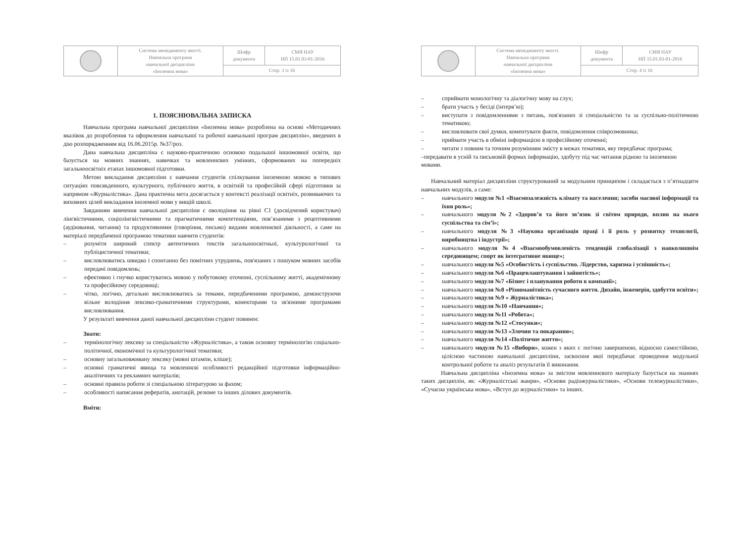| | Система менеджменту якості. Навчальна програма навчальної дисципліни «Іноземна мова» | Шифр документа | СМЯ НАУ НП 15.01.03-01-2016 |
| | | Стор. 3 із 16 | |
1. ПОЯСНЮВАЛЬНА ЗАПИСКА
Навчальна програма навчальної дисципліни «Іноземна мова» розроблена на основі «Методичних вказівок до розроблення та оформлення навчальної та робочої навчальної програм дисциплін», введених в дію розпорядженням від 16.06.2015р. №37/роз.
Дана навчальна дисципліна є науково-практичною основою подальшої іншомовної освіти, що базується на мовних знаннях, навичках та мовленнєвих уміннях, сформованих на попередніх загальноосвітніх етапах іншомовної підготовки.
Метою викладання дисципліни є навчання студентів спілкування іноземною мовою в типових ситуаціях повсякденного, культурного, публічного життя, в освітній та професійній сфері підготовки за напрямом «Журналістика». Дана практична мета досягається у контексті реалізації освітніх, розвиваючих та виховних цілей викладання іноземної мови у вищій школі.
Завданням вивчення навчальної дисципліни є оволодіння на рівні С1 (досвідчений користувач) лінгвістичними, соціолінгвістичними та прагматичними компетенціями, пов’язаними з рецептивними (аудіювання, читання) та продуктивними (говоріння, письмо) видами мовленнєвої діяльності, а саме на матеріалі передбаченої програмою тематики навчити студентів:
– розуміти широкий спектр автентичних текстів загальноосвітньої, культурологічної та публіцистичної тематики;
– висловлюватись швидко і спонтанно без помітних утруднень, пов'язаних з пошуком мовних засобів передачі повідомлень;
– ефективно і гнучко користуватись мовою у побутовому оточенні, суспільному житті, академічному та професійному середовищі;
– чітко, логічно, детально висловлюватись за темами, передбаченими програмою, демонструючи вільне володіння лексико-граматичними структурами, конекторами та зв'язними програмами висловлювання.
У результаті вивчення даної навчальної дисципліни студент повинен:
Знати:
– термінологічну лексику за спеціальністю «Журналістика», а також основну термінологію соціально-політичної, економічної та культурологічної тематики;
– основну загальновживану лексику (мовні штампи, кліше);
– основні граматичні явища та мовленнєві особливості редакційної підготовки інформаційно-аналітичних та рекламних матеріалів;
– основні правила роботи зі спеціальною літературою за фахом;
– особливості написання рефератів, анотацій, резюме та інших ділових документів.
Вміти:
| | Система менеджменту якості. Навчальна програма навчальної дисципліни «Іноземна мова» | Шифр документа | СМЯ НАУ НП 15.01.03-01-2016 |
| | | Стор. 4 із 16 | |
– сприймати монологічну та діалогічну мову на слух;
– брати участь у бесіді (інтерв’ю);
– виступати з повідомленнями з питань, пов'язаних зі спеціальністю та за суспільно-політичною тематикою;
– висловлювати свої думки, коментувати факти, повідомлення співрозмовника;
– приймати участь в обміні інформацією в професійному оточенні;
– читати з повним та точним розумінням змісту в межах тематики, яку передбачає програма;
–передавати в усній та письмовій формах інформацію, здобуту під час читання рідною та іноземною мовами.
Навчальний матеріал дисципліни структурований за модульним принципом і складається з п’ятнадцяти навчальних модулів, а саме:
– навчального модуля №1 «Взаємозалежність клімату та населення; засоби масової інформації та їхня роль»;
– навчального модуля №2 «Здоров’я та його зв’язок зі світом природи, вплив на нього суспільства та сім’ї»;
– навчального модуля №3 «Наукова організація праці і її роль у розвитку технології, виробництва і індустрії»;
– навчального модуля №4 «Взаємообумовленість тенденцій глобалізації з навколишнім середовищем; спорт як інтегративне явище»;
– навчального модуля №5 «Особистість і суспільство. Лідерство, харизма і успішність»;
– навчального модуля №6 «Працевлаштування і зайнятість»;
– навчального модуля №7 «Бізнес і планування роботи в компанії»;
– навчального модуля №8 «Різноманітність сучасного життя. Дизайн, інженерія, здобуття освіти»;
– навчального модуля №9 « Журналістика»;
– навчального модуля №10 «Навчання»;
– навчального модуля №11 «Робота»;
– навчального модуля №12 «Стосунки»;
– навчального модуля №13 «Злочин та покарання»;
– навчального модуля №14 «Політичне життя»;
– навчального модуля №15 «Вибори», кожен з яких є логічно завершеною, відносно самостійною, цілісною частиною навчальної дисципліни, засвоєння якої передбачає проведення модульної контрольної роботи та аналіз результатів її виконання.
Навчальна дисципліна «Іноземна мова» за змістом мовленнєвого матеріалу базується на знаннях таких дисциплін, як: «Журналістські жанри», «Основи радіожурналістики», «Основи тележурналістики», «Сучасна українська мова», «Вступ до журналістики» та інших.